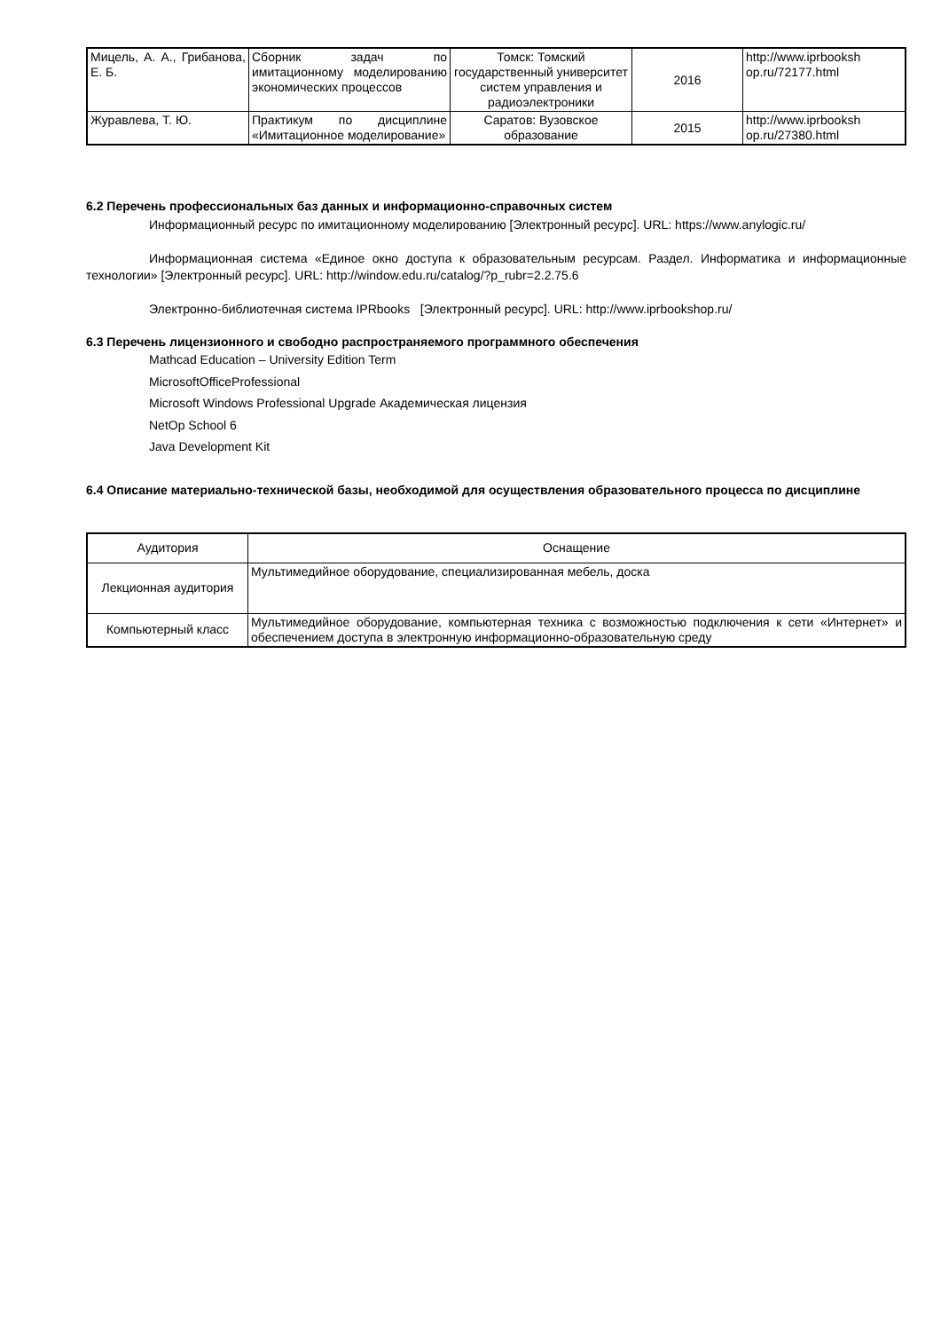| Мицель, А. А., Грибанова, Е. Б. | Сборник задач по имитационному моделированию экономических процессов | Томск: Томский государственный университет систем управления и радиоэлектроники | 2016 | http://www.iprbooksh op.ru/72177.html |
| Журавлева, Т. Ю. | Практикум по дисциплине «Имитационное моделирование» | Саратов: Вузовское образование | 2015 | http://www.iprbooksh op.ru/27380.html |
6.2 Перечень профессиональных баз данных и информационно-справочных систем
Информационный ресурс по имитационному моделированию [Электронный ресурс]. URL: https://www.anylogic.ru/
Информационная система «Единое окно доступа к образовательным ресурсам. Раздел. Информатика и информационные технологии» [Электронный ресурс]. URL: http://window.edu.ru/catalog/?p_rubr=2.2.75.6
Электронно-библиотечная система IPRbooks [Электронный ресурс]. URL: http://www.iprbookshop.ru/
6.3 Перечень лицензионного и свободно распространяемого программного обеспечения
Mathcad Education – University Edition Term
MicrosoftOfficeProfessional
Microsoft Windows Professional Upgrade Академическая лицензия
NetOp School 6
Java Development Kit
6.4 Описание материально-технической базы, необходимой для осуществления образовательного процесса по дисциплине
| Аудитория | Оснащение |
| --- | --- |
| Лекционная аудитория | Мультимедийное оборудование, специализированная мебель, доска |
| Компьютерный класс | Мультимедийное оборудование, компьютерная техника с возможностью подключения к сети «Интернет» и обеспечением доступа в электронную информационно-образовательную среду |